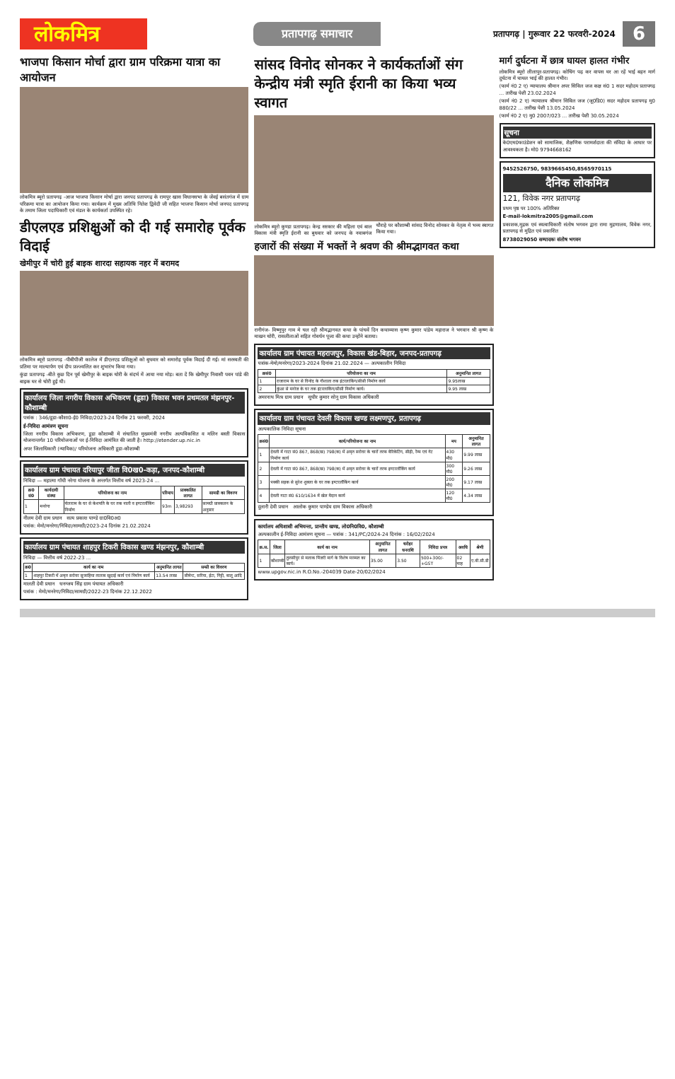लोकमित्र
प्रतापगढ़ समाचार
प्रतापगढ़ | गुरूवार 22 फरवरी-2024
6
भाजपा किसान मोर्चा द्वारा ग्राम परिक्रमा यात्रा का आयोजन
लोकमित्र ब्यूरो प्रतापगढ़ -आज भाजपा किसान मोर्चा द्वारा जनपद प्रतापगढ़ के रामपुर खास विधानसभा के जेंवई बसंतगंज में ग्राम परिक्रमा यात्रा का आयोजन किया गया। कार्यक्रम में मुख्य अतिथि नितेश द्विवेदी जी सहित भाजपा किसान मोर्चा जनपद प्रतापगढ़ के तमाम जिला पदाधिकारी एवं मंडल के कार्यकर्ता उपस्थित रहे।
डीएलएड प्रशिक्षुओं को दी गई समारोह पूर्वक विदाई
खेमीपुर में चोरी हुई बाइक शारदा सहायक नहर में बरामद
लोकमित्र ब्यूरो प्रतापगढ़ -पीबीपीजी कालेज में डीएलएड प्रशिक्षुओं को बुधवार को समारोह पूर्वक विदाई दी गई। मां सरस्वती की प्रतिमा पर माल्यार्पण एवं दीप प्रज्ज्वलित कर शुभारंभ किया गया।
कुंडा प्रतापगढ़ -बीते कुछ दिन पूर्व खेमीपुर के बाइक चोरी के संदर्भ में आया नया मोड़। बता दें कि खेमीपुर निवासी पवन पांडे की बाइक घर से चोरी हुई थी।
कार्यालय जिला नगरीय विकास अभिकरण (डूडा) विकास भवन प्रथमतल मंझनपुर-कौशाम्बी
पत्रांक : 346/डूडा-कौशा0-ई0 निविदा/2023-24 दिनाँक 21 फरवरी, 2024
ई-निविदा आमंत्रण सूचना
जिला नगरीय विकास अभिकरण, डूडा कौशाम्बी में संचालित मुख्यमंत्री नगरीय अल्पविकसित व मलिन बस्ती विकास योजनान्तर्गत 10 परियोजनाओं पर ई-निविदा आमंत्रित की जाती है। http://etender.up.nic.in
अपर जिलाधिकारी (न्यायिक)/ परियोजना अधिकारी डूडा-कौशाम्बी
कार्यालय ग्राम पंचायत दरियापुर जीता वि0ख0-कड़ा, जनपद-कौशाम्बी
निविदा — महात्मा गाँधी नरेगा योजना के अन्तर्गत वित्तीय वर्ष 2023-24 ...
| क्र0 सं0 | कार्यदायी संस्था | परियोजना का नाम | परिमाप | प्राक्कलित लागत | सामग्री का विवरण |
| --- | --- | --- | --- | --- | --- |
| 1 | मनरेगा | चेलाराम के घर से केशपति के घर तक नाली व इण्टरलॉकिंग निर्माण | 93m | 3,98293 | सामग्री प्राक्कलन के अनुसार |
नीलम देवी ग्राम प्रधान सत्य प्रकाश पाण्डे ग्रा0वि0अ0
पत्रांक: मेमो/मनरेगा/निविदा/सामग्री/2023-24 दिनांक 21.02.2024
कार्यालय ग्राम पंचायत शाहपुर टिकरी विकास खण्ड मंझनपुर, कौशाम्बी
निविदा — वित्तीय वर्ष 2022-23 ...
| क्र0 | कार्य का नाम | अनुमानित लागत | सम्प्री का विवरण |
| --- | --- | --- | --- |
| 1 | शाहपुर टिकरी में अमृत सरोवर सुजाहिया तालाब खुदाई कार्य एवं निर्माण कार्य | 13.54 लाख | सीमेन्ट, सरिया, ईटा, गिट्टी, बालू आदि |
मालती देवी प्रधान धनन्जय सिंह ग्राम पंचायत अधिकारी
पत्रांक : मेमो/मनरेगा/निविदा/सामग्री/2022-23 दिनांक 22.12.2022
सांसद विनोद सोनकर ने कार्यकर्ताओं संग केन्द्रीय मंत्री स्मृति ईरानी का किया भव्य स्वागत
लोकमित्र ब्यूरो कुण्डा प्रतापगढ़। केन्द्र सरकार की महिला एवं बाल विकास मंत्री स्मृति ईरानी का बुधवार को जनपद के नवाबगंज चौराहे पर कौशाम्बी सांसद विनोद सोनकर के नेतृत्व में भव्य स्वागत किया गया।
हजारों की संख्या में भक्तों ने श्रवण की श्रीमद्भागवत कथा
रानीगंज- विष्णुपुर गाव मे चल रही श्रीमद्भागवत कथा के पांचवें दिन कथाव्यास कृष्ण कुमार पांडेय महाराज ने भगवान श्री कृष्ण के माखन चोरी, रासलीलाओं सहित गोवर्धन पूजा की कथा उन्होंने बताया।
कार्यालय ग्राम पंचायत महराजपुर, विकास खंड-बिहार, जनपद-प्रतापगढ़
पत्रांक-मेमो/मनरेगा/2023-2024 दिनांक 21.02.2024 — अल्पकालीन निविदा
| क्रसं0 | परियोजना का नाम | अनुमानित लागत |
| --- | --- | --- |
| 1 | राजाराम के घर से विनोद के गौशाला तक इंटरलाकिंग/सीसी निर्माण कार्य | 9.95लाख |
| 2 | कुंआ से मनोज के घर तक इंटरलाकिंग/सीसी निर्माण कार्य। | 9.95 लाख |
अमरनाथ मिश्र ग्राम प्रधान सुधीर कुमार सोनू ग्राम विकास अधिकारी
कार्यालय ग्राम पंचायत देवली विकास खण्ड लक्ष्मणपुर, प्रतापगढ़
अल्पकालिक निविदा सूचना
| क्रसं0 | कार्य/परियोजना का नाम | मप | अनुमानित लागत |
| --- | --- | --- | --- |
| 1 | देवली में गाटा सं0 867, 868(ख) 798(क) में अमृत सरोवर के चारों तरफ बैरिकेटिंग, सीढ़ी, रैम्प एवं गेट निर्माण कार्य | 430 मी0 | 9.99 लाख |
| 2 | देवली में गाटा सं0 867, 868(ख) 798(क) में अमृत सरोवर के चारों तरफ इण्टरलॉकिंग कार्य | 300 मी0 | 9.26 लाख |
| 3 | पक्की सड़क से सुरेश शुक्ला के घर तक इण्टरलॉकिंग कार्य | 200 मी0 | 9.17 लाख |
| 4 | देवली गाटा सं0 610/1634 में खेल मैदान कार्य | 120 मी0 | 4.34 लाख |
दुलारी देवी प्रधान आलोक कुमार पाण्डेय ग्राम विकास अधिकारी
कार्यालय अधिशासी अभियन्ता, प्रान्तीय खण्ड, लो0नि0वि0, कौशाम्बी
अल्पकालीन ई-निविदा आमंत्रण सूचना — पत्रांक : 341/PC/2024-24 दिनांक : 16/02/2024
| क्र.स. | जिला | कार्य का नाम | अनुमानित लागत | धरोहर धनराशि | निविदा प्रपत्र | अवधि | श्रेणी |
| --- | --- | --- | --- | --- | --- | --- | --- |
| 1 | कौशाम्बी | तुलसीपुर से मलाक पिंजरी मार्ग के विशेष मरम्मत का कार्य। | 35.00 | 3.50 | 500+300/-+GST | 02 माह | ए.बी.सी.डी |
www.upgov.nic.in R.O.No.-204039 Date-20/02/2024
मार्ग दुर्घटना में छात्र घायल हालत गंभीर
लोकमित्र ब्यूरो लीलापुर-प्रतापगढ़। कोचिंग पढ़ कर वापस घर आ रहें भाई बहन मार्ग दुर्घटना में घायल भाई की हालत गंभीर।
(फार्म नं0 2 ए) न्यायालय श्रीमान अपर सिविल जज कक्ष सं0 1 सदर महोदय प्रतापगढ़ ... तारीख पेशी 23.02.2024
(फार्म नं0 2 ए) न्यायालय श्रीमान सिविल जज (जू0डि0) सदर महोदय प्रतापगढ़ मु0 880/22 ... तारीख पेशी 13.05.2024
(फार्म नं0 2 ए) मु0 2007/023 ... तारीख पेशी 30.05.2024
सूचना
के0एम0फाउंडेशन को सामाजिक, शैक्षणिक परामर्शदाता की संविदा के आधार पर आवश्यकता है। मो0 9794668162
9452526750, 9839665450,8565970115
दैनिक लोकमित्र
121, विवेक नगर प्रतापगढ़
प्रथम पृष्ठ पर 100% अतिरिक्त
E-mail-lokmitra2005@gmail.com
प्रकाशक,मुद्रक एवं स्वत्वाधिकारी संतोष भगवन द्वारा रामा मुद्रणालय, विवेक नगर, प्रतापगढ़ से मुद्रित एवं प्रकाशित
8738029050 सम्पादकः संतोष भगवन